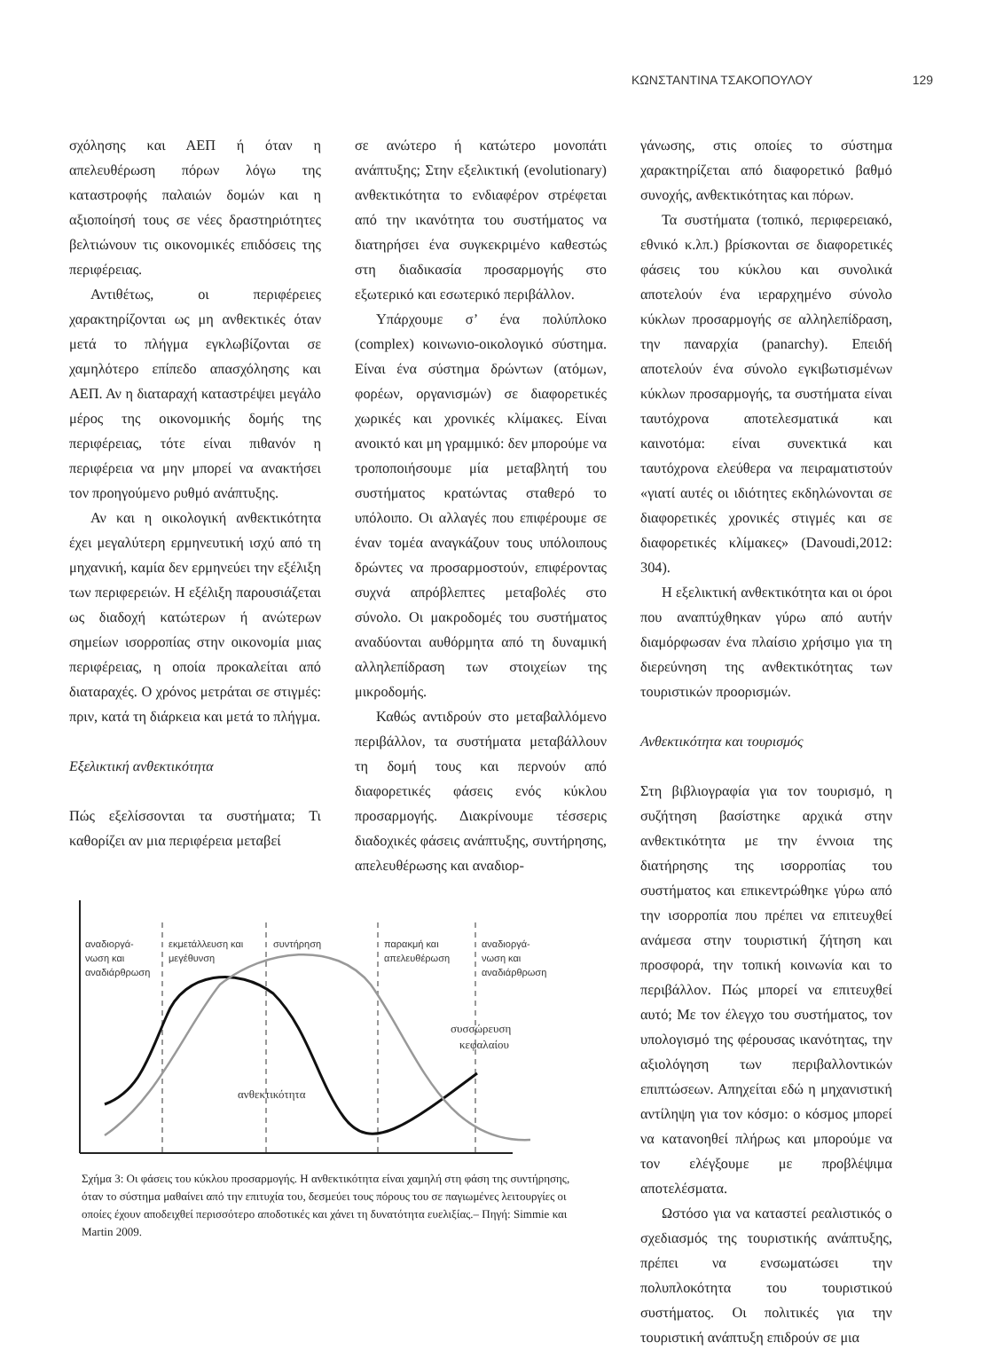ΚΩΝΣΤΑΝΤΙΝΑ ΤΣΑΚΟΠΟΥΛΟΥ 129
σχόλησης και ΑΕΠ ή όταν η απελευθέρωση πόρων λόγω της καταστροφής παλαιών δομών και η αξιοποίησή τους σε νέες δραστηριότητες βελτιώνουν τις οικονομικές επιδόσεις της περιφέρειας.
Αντιθέτως, οι περιφέρειες χαρακτηρίζονται ως μη ανθεκτικές όταν μετά το πλήγμα εγκλωβίζονται σε χαμηλότερο επίπεδο απασχόλησης και ΑΕΠ. Αν η διαταραχή καταστρέψει μεγάλο μέρος της οικονομικής δομής της περιφέρειας, τότε είναι πιθανόν η περιφέρεια να μην μπορεί να ανακτήσει τον προηγούμενο ρυθμό ανάπτυξης.
Αν και η οικολογική ανθεκτικότητα έχει μεγαλύτερη ερμηνευτική ισχύ από τη μηχανική, καμία δεν ερμηνεύει την εξέλιξη των περιφερειών. Η εξέλιξη παρουσιάζεται ως διαδοχή κατώτερων ή ανώτερων σημείων ισορροπίας στην οικονομία μιας περιφέρειας, η οποία προκαλείται από διαταραχές. Ο χρόνος μετράται σε στιγμές: πριν, κατά τη διάρκεια και μετά το πλήγμα.
Εξελικτική ανθεκτικότητα
Πώς εξελίσσονται τα συστήματα; Τι καθορίζει αν μια περιφέρεια μεταβεί
σε ανώτερο ή κατώτερο μονοπάτι ανάπτυξης; Στην εξελικτική (evolutionary) ανθεκτικότητα το ενδιαφέρον στρέφεται από την ικανότητα του συστήματος να διατηρήσει ένα συγκεκριμένο καθεστώς στη διαδικασία προσαρμογής στο εξωτερικό και εσωτερικό περιβάλλον.
Υπάρχουμε σ’ ένα πολύπλοκο (complex) κοινωνιο-οικολογικό σύστημα. Είναι ένα σύστημα δρώντων (ατόμων, φορέων, οργανισμών) σε διαφορετικές χωρικές και χρονικές κλίμακες. Είναι ανοικτό και μη γραμμικό: δεν μπορούμε να τροποποιήσουμε μία μεταβλητή του συστήματος κρατώντας σταθερό το υπόλοιπο. Οι αλλαγές που επιφέρουμε σε έναν τομέα αναγκάζουν τους υπόλοιπους δρώντες να προσαρμοστούν, επιφέροντας συχνά απρόβλεπτες μεταβολές στο σύνολο. Οι μακροδομές του συστήματος αναδύονται αυθόρμητα από τη δυναμική αλληλεπίδραση των στοιχείων της μικροδομής.
Καθώς αντιδρούν στο μεταβαλλόμενο περιβάλλον, τα συστήματα μεταβάλλουν τη δομή τους και περνούν από διαφορετικές φάσεις ενός κύκλου προσαρμογής. Διακρίνουμε τέσσερις διαδοχικές φάσεις ανάπτυξης, συντήρησης, απελευθέρωσης και αναδιορ-
αναδιοργά-
νωση και
αναδιάρθρωση
εκμετάλλευση και
μεγέθυνση
συντήρηση
παρακμή και
απελευθέρωση
αναδιοργά-
νωση και
αναδιάρθρωση
συσσώρευση
κεφαλαίου
ανθεκτικότητα
Σχήμα 3: Οι φάσεις του κύκλου προσαρμογής. Η ανθεκτικότητα είναι χαμηλή στη φάση της συντήρησης, όταν το σύστημα μαθαίνει από την επιτυχία του, δεσμεύει τους πόρους του σε παγιωμένες λειτουργίες οι οποίες έχουν αποδειχθεί περισσότερο αποδοτικές και χάνει τη δυνατότητα ευελιξίας.– Πηγή: Simmie και Martin 2009.
γάνωσης, στις οποίες το σύστημα χαρακτηρίζεται από διαφορετικό βαθμό συνοχής, ανθεκτικότητας και πόρων.
Τα συστήματα (τοπικό, περιφερειακό, εθνικό κ.λπ.) βρίσκονται σε διαφορετικές φάσεις του κύκλου και συνολικά αποτελούν ένα ιεραρχημένο σύνολο κύκλων προσαρμογής σε αλληλεπίδραση, την παναρχία (panarchy). Επειδή αποτελούν ένα σύνολο εγκιβωτισμένων κύκλων προσαρμογής, τα συστήματα είναι ταυτόχρονα αποτελεσματικά και καινοτόμα: είναι συνεκτικά και ταυτόχρονα ελεύθερα να πειραματιστούν «γιατί αυτές οι ιδιότητες εκδηλώνονται σε διαφορετικές χρονικές στιγμές και σε διαφορετικές κλίμακες» (Davoudi,2012: 304).
Η εξελικτική ανθεκτικότητα και οι όροι που αναπτύχθηκαν γύρω από αυτήν διαμόρφωσαν ένα πλαίσιο χρήσιμο για τη διερεύνηση της ανθεκτικότητας των τουριστικών προορισμών.
Ανθεκτικότητα και τουρισμός
Στη βιβλιογραφία για τον τουρισμό, η συζήτηση βασίστηκε αρχικά στην ανθεκτικότητα με την έννοια της διατήρησης της ισορροπίας του συστήματος και επικεντρώθηκε γύρω από την ισορροπία που πρέπει να επιτευχθεί ανάμεσα στην τουριστική ζήτηση και προσφορά, την τοπική κοινωνία και το περιβάλλον. Πώς μπορεί να επιτευχθεί αυτό; Με τον έλεγχο του συστήματος, τον υπολογισμό της φέρουσας ικανότητας, την αξιολόγηση των περιβαλλοντικών επιπτώσεων. Απηχείται εδώ η μηχανιστική αντίληψη για τον κόσμο: ο κόσμος μπορεί να κατανοηθεί πλήρως και μπορούμε να τον ελέγξουμε με προβλέψιμα αποτελέσματα.
Ωστόσο για να καταστεί ρεαλιστικός ο σχεδιασμός της τουριστικής ανάπτυξης, πρέπει να ενσωματώσει την πολυπλοκότητα του τουριστικού συστήματος. Οι πολιτικές για την τουριστική ανάπτυξη επιδρούν σε μια